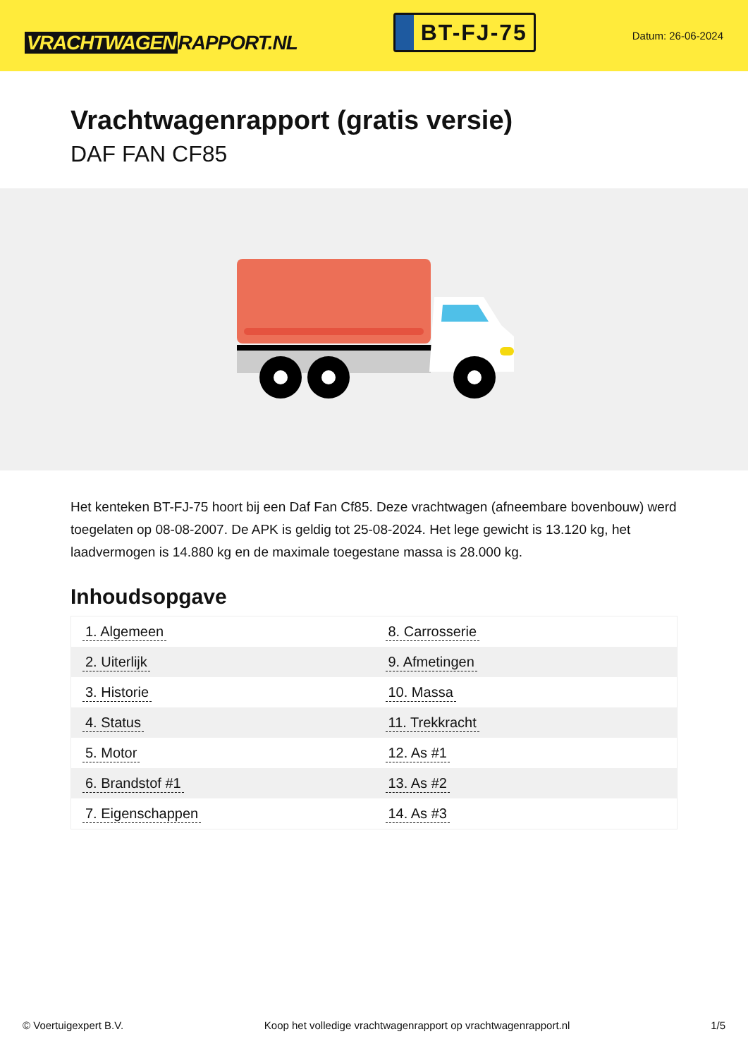VRACHTWAGEN RAPPORT.NL
BT-FJ-75
Datum: 26-06-2024
Vrachtwagenrapport (gratis versie)
DAF FAN CF85
Het kenteken BT-FJ-75 hoort bij een Daf Fan Cf85. Deze vrachtwagen (afneembare bovenbouw) werd toegelaten op 08-08-2007. De APK is geldig tot 25-08-2024. Het lege gewicht is 13.120 kg, het laadvermogen is 14.880 kg en de maximale toegestane massa is 28.000 kg.
Inhoudsopgave
| 1. Algemeen | 8. Carrosserie |
| 2. Uiterlijk | 9. Afmetingen |
| 3. Historie | 10. Massa |
| 4. Status | 11. Trekkracht |
| 5. Motor | 12. As #1 |
| 6. Brandstof #1 | 13. As #2 |
| 7. Eigenschappen | 14. As #3 |
© Voertuigexpert B.V. Koop het volledige vrachtwagenrapport op vrachtwagenrapport.nl 1/5